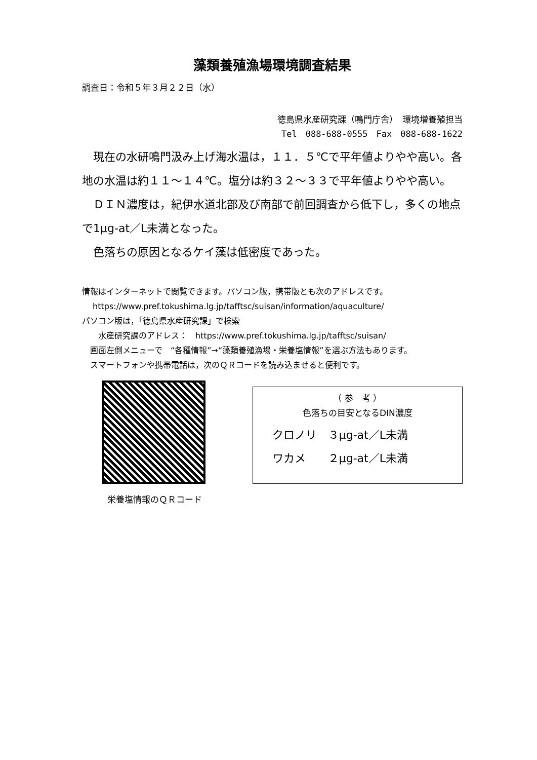藻類養殖漁場環境調査結果
調査日：令和５年３月２２日（水）
徳島県水産研究課（鳴門庁舎）　環境増養殖担当
Tel　088-688-0555　Fax　088-688-1622
　現在の水研鳴門汲み上げ海水温は，１１．５℃で平年値よりやや高い。各地の水温は約１１～１４℃。塩分は約３２～３３で平年値よりやや高い。
　ＤＩＮ濃度は，紀伊水道北部及び南部で前回調査から低下し，多くの地点で1μg-at／L未満となった。
　色落ちの原因となるケイ藻は低密度であった。
情報はインターネットで閲覧できます。パソコン版，携帯版とも次のアドレスです。
　 https://www.pref.tokushima.lg.jp/tafftsc/suisan/information/aquaculture/
パソコン版は，「徳島県水産研究課」で検索
　　水産研究課のアドレス：　https://www.pref.tokushima.lg.jp/tafftsc/suisan/
　画面左側メニューで　“各種情報”→“藻類養殖漁場・栄養塩情報”を選ぶ方法もあります。
　スマートフォンや携帯電話は，次のＱＲコードを読み込ませると便利です。
栄養塩情報のＱＲコード
（ 参　考 ）
色落ちの目安となるDIN濃度
クロノリ　３μg-at／L未満
ワカメ　　２μg-at／L未満